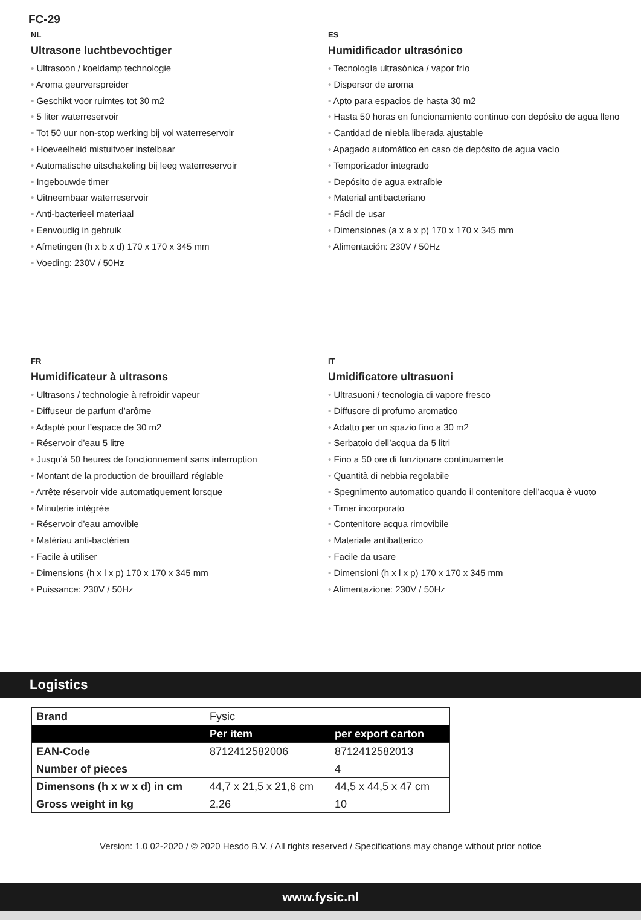FC-29
NL
Ultrasone luchtbevochtiger
• Ultrasoon / koeldamp technologie
• Aroma geurverspreider
• Geschikt voor ruimtes tot 30 m2
• 5 liter waterreservoir
• Tot 50 uur non-stop werking bij vol waterreservoir
• Hoeveelheid mistuitvoer instelbaar
• Automatische uitschakeling bij leeg waterreservoir
• Ingebouwde timer
• Uitneembaar waterreservoir
• Anti-bacterieel materiaal
• Eenvoudig in gebruik
• Afmetingen (h x b x d) 170 x 170 x 345 mm
• Voeding: 230V / 50Hz
ES
Humidificador ultrasónico
• Tecnología ultrasónica / vapor frío
• Dispersor de aroma
• Apto para espacios de hasta 30 m2
• Hasta 50 horas en funcionamiento continuo con depósito de agua lleno
• Cantidad de niebla liberada ajustable
• Apagado automático en caso de depósito de agua vacío
• Temporizador integrado
• Depósito de agua extraíble
• Material antibacteriano
• Fácil de usar
• Dimensiones (a x a x p) 170 x 170 x 345 mm
• Alimentación: 230V / 50Hz
FR
Humidificateur à ultrasons
• Ultrasons / technologie à refroidir vapeur
• Diffuseur de parfum d’arôme
• Adapté pour l’espace de 30 m2
• Réservoir d’eau 5 litre
• Jusqu’à 50 heures de fonctionnement sans interruption
• Montant de la production de brouillard réglable
• Arrête réservoir vide automatiquement lorsque
• Minuterie intégrée
• Réservoir d’eau amovible
• Matériau anti-bactérien
• Facile à utiliser
• Dimensions (h x l x p) 170 x 170 x 345 mm
• Puissance: 230V / 50Hz
IT
Umidificatore ultrasuoni
• Ultrasuoni / tecnologia di vapore fresco
• Diffusore di profumo aromatico
• Adatto per un spazio fino a 30 m2
• Serbatoio dell’acqua da 5 litri
• Fino a 50 ore di funzionare continuamente
• Quantità di nebbia regolabile
• Spegnimento automatico quando il contenitore dell’acqua è vuoto
• Timer incorporato
• Contenitore acqua rimovibile
• Materiale antibatterico
• Facile da usare
• Dimensioni (h x l x p) 170 x 170 x 345 mm
• Alimentazione: 230V / 50Hz
Logistics
| Brand | Fysic | |
| | Per item | per export carton |
| EAN-Code | 8712412582006 | 8712412582013 |
| Number of pieces | | 4 |
| Dimensons (h x w x d) in cm | 44,7 x 21,5 x 21,6 cm | 44,5 x 44,5 x 47 cm |
| Gross weight in kg | 2,26 | 10 |
Version: 1.0 02-2020 / © 2020 Hesdo B.V. / All rights reserved / Specifications may change without prior notice
www.fysic.nl